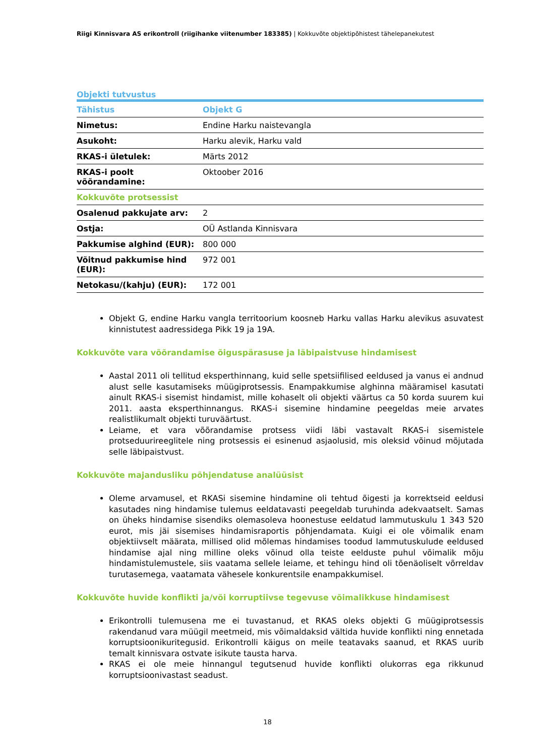Riigi Kinnisvara AS erikontroll (riigihanke viitenumber 183385) | Kokkuvõte objektipõhistest tähelepanekutest
Objekti tutvustus
| Tähistus | Objekt G |
| --- | --- |
| Nimetus: | Endine Harku naistevangla |
| Asukoht: | Harku alevik, Harku vald |
| RKAS-i ületulek: | Märts 2012 |
| RKAS-i poolt võõrandamine: | Oktoober 2016 |
| Kokkuvõte protsessist | |
| Osalenud pakkujate arv: | 2 |
| Ostja: | OÜ Astlanda Kinnisvara |
| Pakkumise alghind (EUR): | 800 000 |
| Võitnud pakkumise hind (EUR): | 972 001 |
| Netokasu/(kahju) (EUR): | 172 001 |
Objekt G, endine Harku vangla territoorium koosneb Harku vallas Harku alevikus asuvatest kinnistutest aadressidega Pikk 19 ja 19A.
Kokkuvõte vara võõrandamise õiguspärasuse ja läbipaistvuse hindamisest
Aastal 2011 oli tellitud eksperthinnang, kuid selle spetsiifilised eeldused ja vanus ei andnud alust selle kasutamiseks müügiprotsessis. Enampakkumise alghinna määramisel kasutati ainult RKAS-i sisemist hindamist, mille kohaselt oli objekti väärtus ca 50 korda suurem kui 2011. aasta eksperthinnangus. RKAS-i sisemine hindamine peegeldas meie arvates realistlikumalt objekti turuväärtust.
Leiame, et vara võõrandamise protsess viidi läbi vastavalt RKAS-i sisemistele protseduurireeglitele ning protsessis ei esinenud asjaolusid, mis oleksid võinud mõjutada selle läbipaistvust.
Kokkuvõte majandusliku põhjendatuse analüüsist
Oleme arvamusel, et RKASi sisemine hindamine oli tehtud õigesti ja korrektseid eeldusi kasutades ning hindamise tulemus eeldatavasti peegeldab turuhinda adekvaatselt. Samas on üheks hindamise sisendiks olemasoleva hoonestuse eeldatud lammutuskulu 1 343 520 eurot, mis jäi sisemises hindamisraportis põhjendamata. Kuigi ei ole võimalik enam objektiivselt määrata, millised olid mõlemas hindamises toodud lammutuskulude eeldused hindamise ajal ning milline oleks võinud olla teiste eelduste puhul võimalik mõju hindamistulemustele, siis vaatama sellele leiame, et tehingu hind oli tõenäoliselt võrreldav turutasemega, vaatamata vähesele konkurentsile enampakkumisel.
Kokkuvõte huvide konflikti ja/või korruptiivse tegevuse võimalikkuse hindamisest
Erikontrolli tulemusena me ei tuvastanud, et RKAS oleks objekti G müügiprotsessis rakendanud vara müügil meetmeid, mis võimaldaksid vältida huvide konflikti ning ennetada korruptsioonikuritegusid. Erikontrolli käigus on meile teatavaks saanud, et RKAS uurib temalt kinnisvara ostvate isikute tausta harva.
RKAS ei ole meie hinnangul tegutsenud huvide konflikti olukorras ega rikkunud korruptsioonivastast seadust.
18